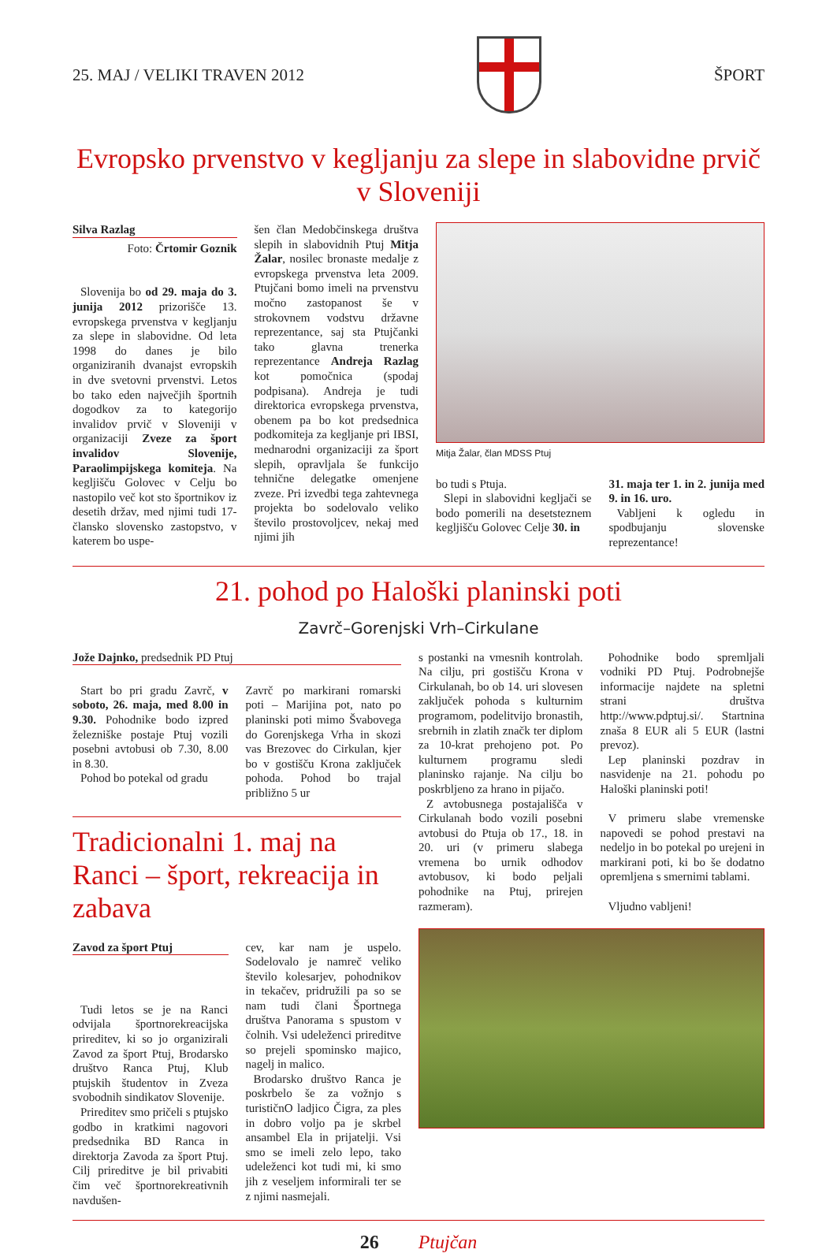25. MAJ / VELIKI TRAVEN 2012 ŠPORT
Evropsko prvenstvo v kegljanju za slepe in slabovidne prvič v Sloveniji
Silva Razlag
Foto: Črtomir Goznik
Slovenija bo od 29. maja do 3. junija 2012 prizorišče 13. evropskega prvenstva v kegljanju za slepe in slabovidne. Od leta 1998 do danes je bilo organiziranih dvanajst evropskih in dve svetovni prvenstvi. Letos bo tako eden največjih športnih dogodkov za to kategorijo invalidov prvič v Sloveniji v organizaciji Zveze za šport invalidov Slovenije, Paraolimpijskega komiteja. Na kegljišču Golovec v Celju bo nastopilo več kot sto športnikov iz desetih držav, med njimi tudi 17-člansko slovensko zastopstvo, v katerem bo uspe-
šen član Medobčinskega društva slepih in slabovidnih Ptuj Mitja Žalar, nosilec bronaste medalje z evropskega prvenstva leta 2009. Ptujčani bomo imeli na prvenstvu močno zastopanost še v strokovnem vodstvu državne reprezentance, saj sta Ptujčanki tako glavna trenerka reprezentance Andreja Razlag kot pomočnica (spodaj podpisana). Andreja je tudi direktorica evropskega prvenstva, obenem pa bo kot predsednica podkomiteja za kegljanje pri IBSI, mednarodni organizaciji za šport slepih, opravljala še funkcijo tehnične delegatke omenjene zveze. Pri izvedbi tega zahtevnega projekta bo sodelovalo veliko število prostovoljcev, nekaj med njimi jih
Mitja Žalar, član MDSS Ptuj
bo tudi s Ptuja.
Slepi in slabovidni kegljači se bodo pomerili na desetsteznem kegljišču Golovec Celje 30. in
31. maja ter 1. in 2. junija med 9. in 16. uro.
Vabljeni k ogledu in spodbujanju slovenske reprezentance!
21. pohod po Haloški planinski poti
Zavrč–Gorenjski Vrh–Cirkulane
Jože Dajnko, predsednik PD Ptuj
Start bo pri gradu Zavrč, v soboto, 26. maja, med 8.00 in 9.30. Pohodnike bodo izpred železniške postaje Ptuj vozili posebni avtobusi ob 7.30, 8.00 in 8.30.
Pohod bo potekal od gradu
Zavrč po markirani romarski poti – Marijina pot, nato po planinski poti mimo Švabovega do Gorenjskega Vrha in skozi vas Brezovec do Cirkulan, kjer bo v gostišču Krona zaključek pohoda. Pohod bo trajal približno 5 ur
Tradicionalni 1. maj na Ranci – šport, rekreacija in zabava
Zavod za šport Ptuj
Tudi letos se je na Ranci odvijala športnorekreacijska prireditev, ki so jo organizirali Zavod za šport Ptuj, Brodarsko društvo Ranca Ptuj, Klub ptujskih študentov in Zveza svobodnih sindikatov Slovenije.
Prireditev smo pričeli s ptujsko godbo in kratkimi nagovori predsednika BD Ranca in direktorja Zavoda za šport Ptuj. Cilj prireditve je bil privabiti čim več športnorekreativnih navdušen-
cev, kar nam je uspelo. Sodelovalo je namreč veliko število kolesarjev, pohodnikov in tekačev, pridružili pa so se nam tudi člani Športnega društva Panorama s spustom v čolnih. Vsi udeleženci prireditve so prejeli spominsko majico, nagelj in malico.
Brodarsko društvo Ranca je poskrbelo še za vožnjo s turističnO ladjico Čigra, za ples in dobro voljo pa je skrbel ansambel Ela in prijatelji. Vsi smo se imeli zelo lepo, tako udeleženci kot tudi mi, ki smo jih z veseljem informirali ter se z njimi nasmejali.
s postanki na vmesnih kontrolah. Na cilju, pri gostišču Krona v Cirkulanah, bo ob 14. uri slovesen zaključek pohoda s kulturnim programom, podelitvijo bronastih, srebrnih in zlatih značk ter diplom za 10-krat prehojeno pot. Po kulturnem programu sledi planinsko rajanje. Na cilju bo poskrbljeno za hrano in pijačo.
Z avtobusnega postajališča v Cirkulanah bodo vozili posebni avtobusi do Ptuja ob 17., 18. in 20. uri (v primeru slabega vremena bo urnik odhodov avtobusov, ki bodo peljali pohodnike na Ptuj, prirejen razmeram).
Pohodnike bodo spremljali vodniki PD Ptuj. Podrobnejše informacije najdete na spletni strani društva http://www.pdptuj.si/. Startnina znaša 8 EUR ali 5 EUR (lastni prevoz).
Lep planinski pozdrav in nasvidenje na 21. pohodu po Haloški planinski poti!
V primeru slabe vremenske napovedi se pohod prestavi na nedeljo in bo potekal po urejeni in markirani poti, ki bo še dodatno opremljena s smernimi tablami.
Vljudno vabljeni!
26 Ptujčan